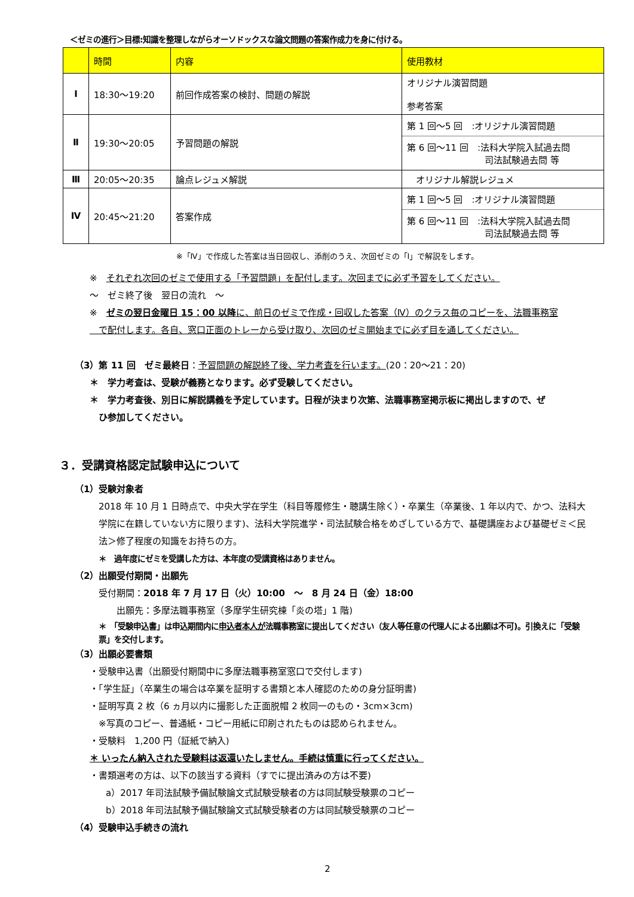＜ゼミの進行＞目標:知識を整理しながらオーソドックスな論文問題の答案作成力を身に付ける。
| | 時間 | 内容 | 使用教材 |
| --- | --- | --- | --- |
| Ⅰ | 18:30～19:20 | 前回作成答案の検討、問題の解説 | オリジナル演習問題 参考答案 |
| Ⅱ | 19:30～20:05 | 予習問題の解説 | 第 1 回～5 回 :オリジナル演習問題 第 6 回～11 回 :法科大学院入試過去問 司法試験過去問 等 |
| Ⅲ | 20:05～20:35 | 論点レジュメ解説 | オリジナル解説レジュメ |
| Ⅳ | 20:45～21:20 | 答案作成 | 第 1 回～5 回 :オリジナル演習問題 第 6 回～11 回 :法科大学院入試過去問 司法試験過去問 等 |
※「Ⅳ」で作成した答案は当日回収し、添削のうえ、次回ゼミの「Ⅰ」で解説をします。
※　それぞれ次回のゼミで使用する「予習問題」を配付します。次回までに必ず予習をしてください。
～　ゼミ終了後　翌日の流れ　～
※　ゼミの翌日金曜日 15：00 以降に、前日のゼミで作成・回収した答案（Ⅳ）のクラス毎のコピーを、法職事務室
　で配付します。各自、窓口正面のトレーから受け取り、次回のゼミ開始までに必ず目を通してください。
（3）第 11 回　ゼミ最終日：予習問題の解説終了後、学力考査を行います。(20：20～21：20)
＊　学力考査は、受験が義務となります。必ず受験してください。
＊　学力考査後、別日に解説講義を予定しています。日程が決まり次第、法職事務室掲示板に掲出しますので、ぜ
　ひ参加してください。
３．受講資格認定試験申込について
（1）受験対象者
2018 年 10 月 1 日時点で、中央大学在学生（科目等履修生・聴講生除く）・卒業生（卒業後、1 年以内で、かつ、法科大学院に在籍していない方に限ります)、法科大学院進学・司法試験合格をめざしている方で、基礎講座および基礎ゼミ＜民法＞修了程度の知識をお持ちの方。
＊　過年度にゼミを受講した方は、本年度の受講資格はありません。
（2）出願受付期間・出願先
受付期間：2018 年 7 月 17 日（火）10:00　～　8 月 24 日（金）18:00
　　出願先：多摩法職事務室（多摩学生研究棟「炎の塔」1 階)
＊　「受験申込書」は申込期間内に申込者本人が法職事務室に提出してください（友人等任意の代理人による出願は不可)。引換えに「受験票」を交付します。
（3）出願必要書類
・受験申込書（出願受付期間中に多摩法職事務室窓口で交付します)
・「学生証」（卒業生の場合は卒業を証明する書類と本人確認のための身分証明書)
・証明写真 2 枚（6 ヵ月以内に撮影した正面脱帽 2 枚同一のもの・3cm×3cm)
※写真のコピー、普通紙・コピー用紙に印刷されたものは認められません。
・受験料　1,200 円（証紙で納入)
＊ いったん納入された受験料は返還いたしません。手続は慎重に行ってください。
・書類選考の方は、以下の該当する資料（すでに提出済みの方は不要)
a）2017 年司法試験予備試験論文式試験受験者の方は同試験受験票のコピー
b）2018 年司法試験予備試験論文式試験受験者の方は同試験受験票のコピー
（4）受験申込手続きの流れ
2